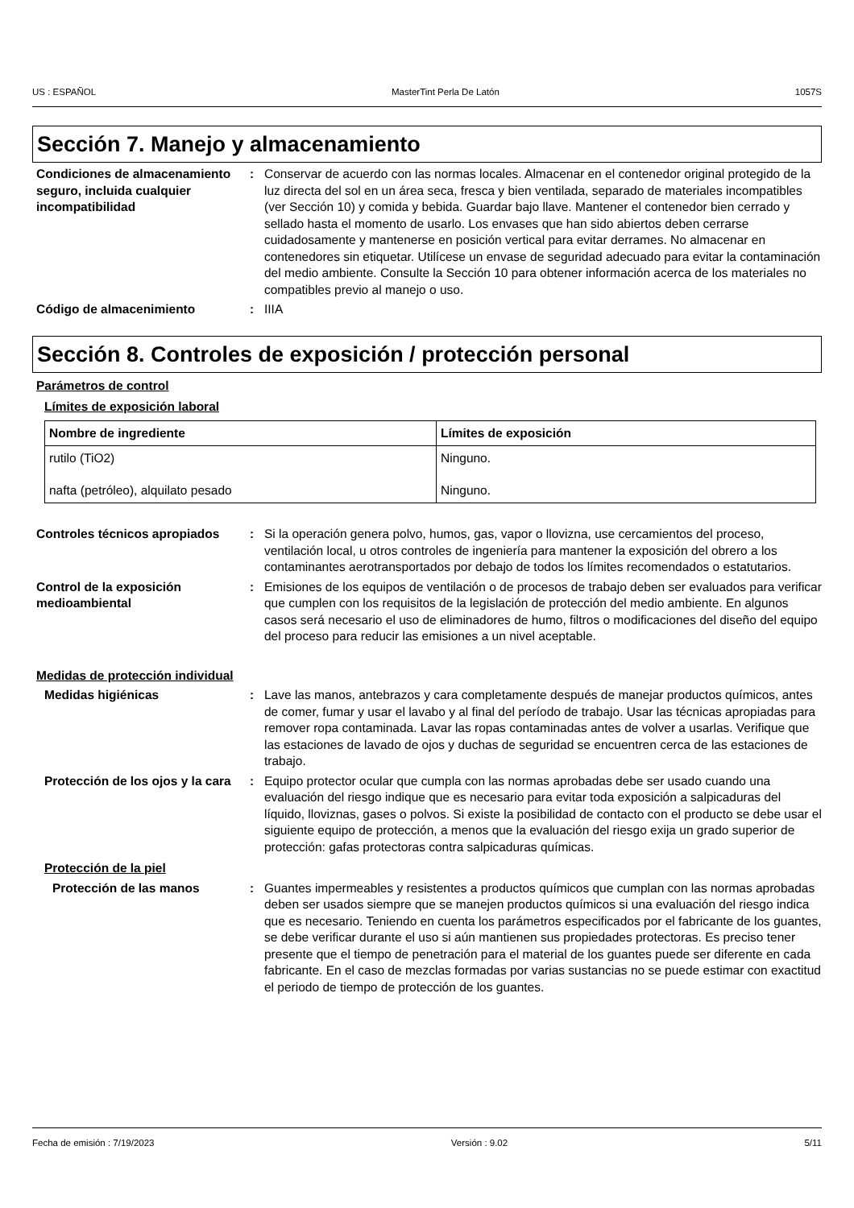US : ESPAÑOL MasterTint Perla De Latón 1057S
Sección 7. Manejo y almacenamiento
Condiciones de almacenamiento seguro, incluida cualquier incompatibilidad
: Conservar de acuerdo con las normas locales. Almacenar en el contenedor original protegido de la luz directa del sol en un área seca, fresca y bien ventilada, separado de materiales incompatibles (ver Sección 10) y comida y bebida. Guardar bajo llave. Mantener el contenedor bien cerrado y sellado hasta el momento de usarlo. Los envases que han sido abiertos deben cerrarse cuidadosamente y mantenerse en posición vertical para evitar derrames. No almacenar en contenedores sin etiquetar. Utilícese un envase de seguridad adecuado para evitar la contaminación del medio ambiente. Consulte la Sección 10 para obtener información acerca de los materiales no compatibles previo al manejo o uso.
Código de almacenimiento : IIIA
Sección 8. Controles de exposición / protección personal
Parámetros de control
Límites de exposición laboral
| Nombre de ingrediente | Límites de exposición |
| --- | --- |
| rutilo (TiO2) | Ninguno. |
| nafta (petróleo), alquilato pesado | Ninguno. |
Controles técnicos apropiados
: Si la operación genera polvo, humos, gas, vapor o llovizna, use cercamientos del proceso, ventilación local, u otros controles de ingeniería para mantener la exposición del obrero a los contaminantes aerotransportados por debajo de todos los límites recomendados o estatutarios.
Control de la exposición medioambiental
: Emisiones de los equipos de ventilación o de procesos de trabajo deben ser evaluados para verificar que cumplen con los requisitos de la legislación de protección del medio ambiente. En algunos casos será necesario el uso de eliminadores de humo, filtros o modificaciones del diseño del equipo del proceso para reducir las emisiones a un nivel aceptable.
Medidas de protección individual
Medidas higiénicas : Lave las manos, antebrazos y cara completamente después de manejar productos químicos, antes de comer, fumar y usar el lavabo y al final del período de trabajo. Usar las técnicas apropiadas para remover ropa contaminada. Lavar las ropas contaminadas antes de volver a usarlas. Verifique que las estaciones de lavado de ojos y duchas de seguridad se encuentren cerca de las estaciones de trabajo.
Protección de los ojos y la cara
: Equipo protector ocular que cumpla con las normas aprobadas debe ser usado cuando una evaluación del riesgo indique que es necesario para evitar toda exposición a salpicaduras del líquido, lloviznas, gases o polvos. Si existe la posibilidad de contacto con el producto se debe usar el siguiente equipo de protección, a menos que la evaluación del riesgo exija un grado superior de protección: gafas protectoras contra salpicaduras químicas.
Protección de la piel
Protección de las manos : Guantes impermeables y resistentes a productos químicos que cumplan con las normas aprobadas deben ser usados siempre que se manejen productos químicos si una evaluación del riesgo indica que es necesario. Teniendo en cuenta los parámetros especificados por el fabricante de los guantes, se debe verificar durante el uso si aún mantienen sus propiedades protectoras. Es preciso tener presente que el tiempo de penetración para el material de los guantes puede ser diferente en cada fabricante. En el caso de mezclas formadas por varias sustancias no se puede estimar con exactitud el periodo de tiempo de protección de los guantes.
Fecha de emisión : 7/19/2023 Versión : 9.02 5/11